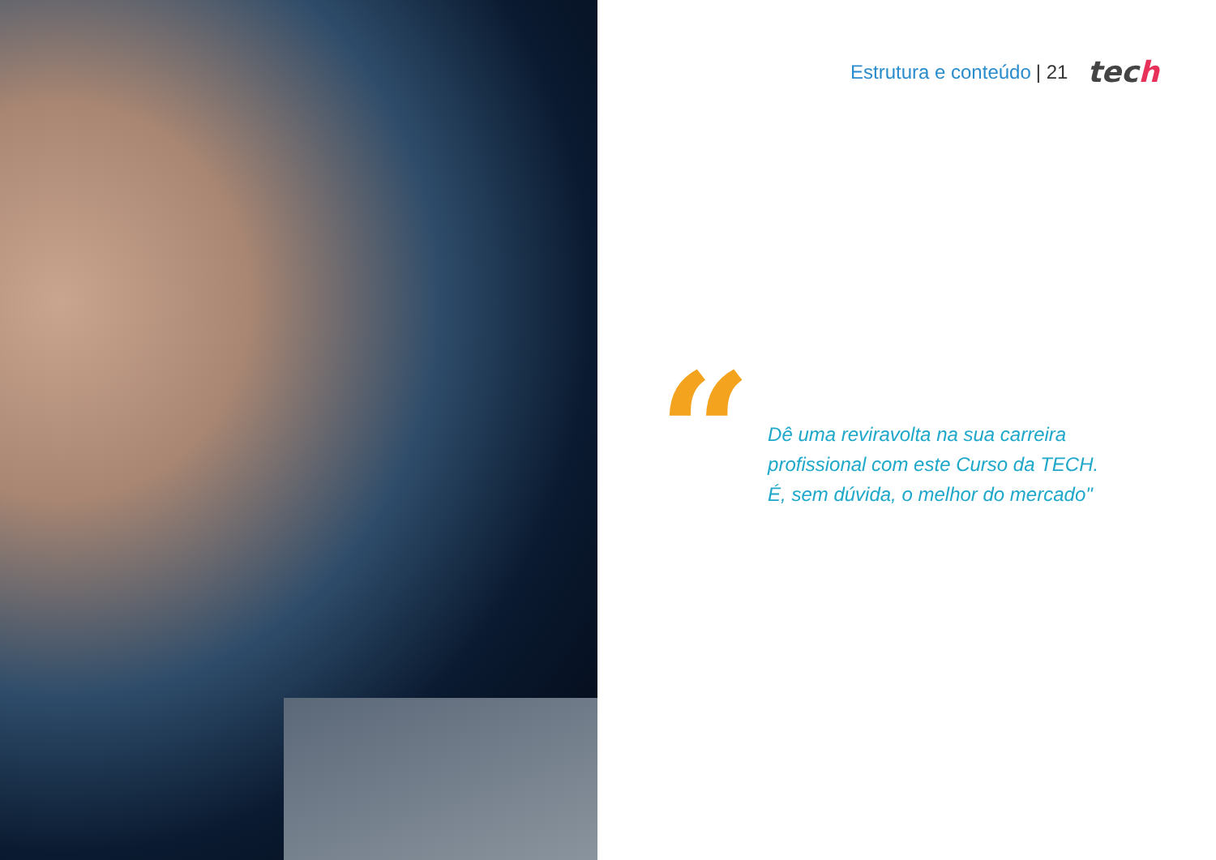Estrutura e conteúdo | 21 tech
“
Dê uma reviravolta na sua carreira
profissional com este Curso da TECH.
É, sem dúvida, o melhor do mercado"